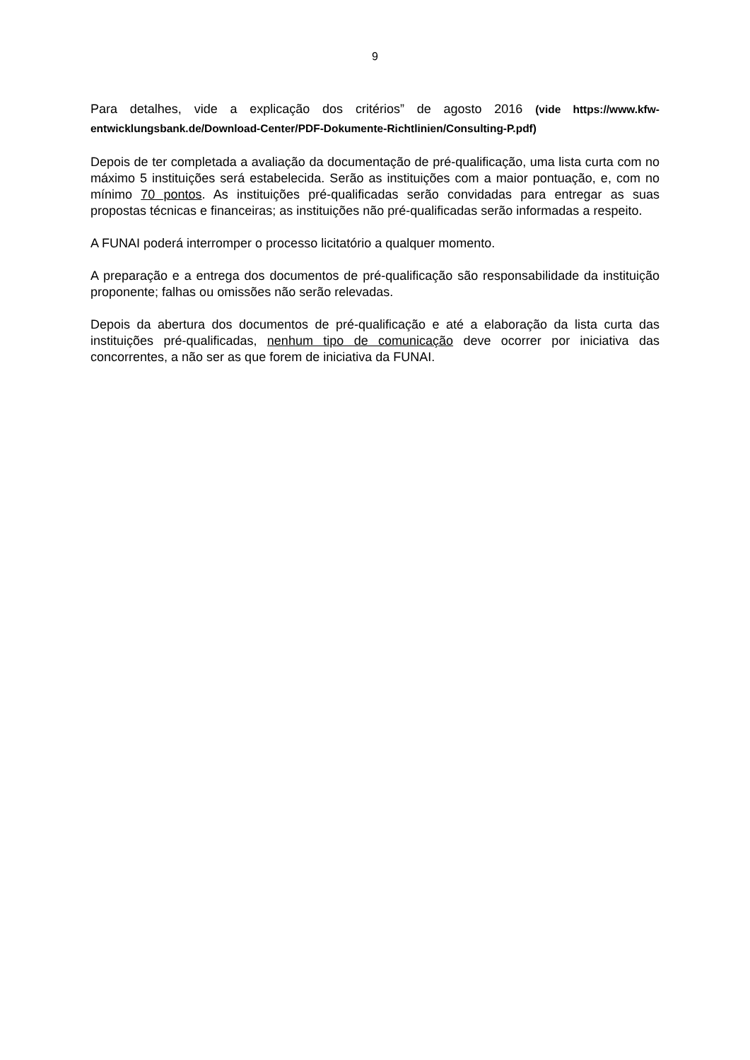9
Para detalhes, vide a explicação dos critérios” de agosto 2016 (vide https://www.kfw-entwicklungsbank.de/Download-Center/PDF-Dokumente-Richtlinien/Consulting-P.pdf)
Depois de ter completada a avaliação da documentação de pré-qualificação, uma lista curta com no máximo 5 instituições será estabelecida. Serão as instituições com a maior pontuação, e, com no mínimo 70 pontos. As instituições pré-qualificadas serão convidadas para entregar as suas propostas técnicas e financeiras; as instituições não pré-qualificadas serão informadas a respeito.
A FUNAI poderá interromper o processo licitatório a qualquer momento.
A preparação e a entrega dos documentos de pré-qualificação são responsabilidade da instituição proponente; falhas ou omissões não serão relevadas.
Depois da abertura dos documentos de pré-qualificação e até a elaboração da lista curta das instituições pré-qualificadas, nenhum tipo de comunicação deve ocorrer por iniciativa das concorrentes, a não ser as que forem de iniciativa da FUNAI.